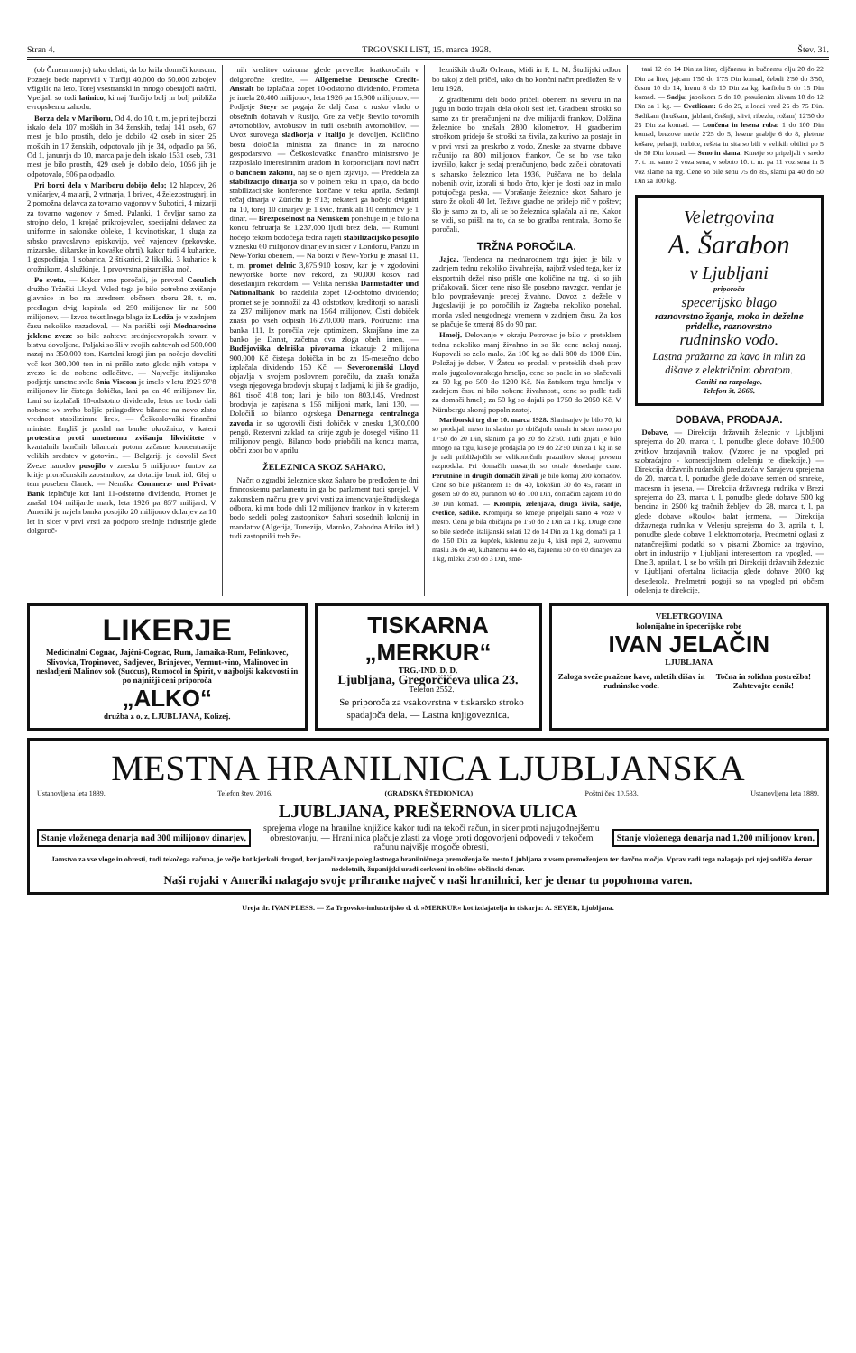Stran 4. TRGOVSKI LIST, 15. marca 1928. Štev. 31.
(ob Črnem morju) tako delati, da bo krila domači konsum. Pozneje bodo napravili v Turčiji 40.000 do 50.000 zabojev vžigalic na leto. Torej vsestranski in mnogo obetajoči načrti. Vpeljali so tudi latinico, ki naj Turčijo bolj in bolj približa evropskemu zahodu.
Borza dela v Mariboru. Od 4. do 10. t. m. je pri tej borzi iskalo dela 107 moških in 34 ženskih, tedaj 141 oseb, 67 mest je bilo prostih, delo je dobilo 42 oseb in sicer 25 moških in 17 ženskih, odpotovalo jih je 34, odpadlo pa 66. Od 1. januarja do 10. marca pa je dela iskalo 1531 oseb, 731 mest je bilo prostih, 429 oseb je dobilo delo, 1056 jih je odpotovalo, 506 pa odpadlo.
Pri borzi dela v Mariboru dobijo delo: 12 hlapcev, 26 viničarjev, 4 majarji, 2 vrtnarja, 1 brivec, 4 železostrugarji in 2 pomožna delavca za tovarno vagonov v Subotici, 4 mizarji za tovarno vagonov v Smed. Palanki, 1 čevljar samo za strojno delo, 1 krojač prikrojevalec, specijalni delavec za uniforme in salonske obleke, 1 kovinotiskar, 1 sluga za srbsko pravoslavno episkovijo, več vajencev (pekovske, mizarske, slikarske in kovaške obrti), kakor tudi 4 kuharice, 1 gospodinja, 1 sobarica, 2 štikarici, 2 likalki, 3 kuharice k orožnikom, 4 služkinje, 1 prvovrstna pisarniška moč.
Po svetu. — Kakor smo poročali, je prevzel Cosulich družbo Tržaški Lloyd. Vsled tega je bilo potrebno zvišanje glavnice in bo na izrednem občnem zboru 28. t. m. predlagan dvig kapitala od 250 milijonov lir na 500 milijonov. — Izvoz tekstilnega blaga iz Lodža je v zadnjem času nekoliko nazadoval. — Na pariški seji Mednarodne jeklene zveze so bile zahteve srednjeevropskih tovarn v bistvu dovoljene. Poljaki so šli v svojih zahtevah od 500.000 nazaj na 350.000 ton. Kartelni krogi jim pa nočejo dovoliti več kot 300.000 ton in ni prišlo zato glede njih vstopa v zvezo še do nobene odločitve. — Največje italijansko podjetje umetne svile Snia Viscosa je imelo v letu 1926 97'8 milijonov lir čistega dobička, lani pa ca 46 milijonov lir. Lani so izplačali 10-odstotno dividendo, letos ne bodo dali nobene »v svrho boljše prilagoditve bilance na novo zlato vrednost stabilizirane lire«. — Češkoslovaški finančni minister Engliš je poslal na banke okrožnico, v kateri protestira proti umetnemu zvišanju likviditete v kvartalnih bančnih bilancah potom začasne koncentracije velikih sredstev v gotovini. — Bolgariji je dovolil Svet Zveze narodov posojilo v znesku 5 milijonov funtov za kritje proračunskih zaostankov, za dotacijo bank itd. Glej o tem poseben članek. — Nemška Commerz- und Privat-Bank izplačuje kot lani 11-odstotno dividendo. Promet je znašal 104 milijarde mark, leta 1926 pa 85'7 milijard. V Ameriki je najela banka posojilo 20 milijonov dolarjev za 10 let in sicer v prvi vrsti za podporo srednje industrije glede dolgoroč-
nih kreditov oziroma glede prevedbe kratkoročnih v dolgoročne kredite. — Allgemeine Deutsche Credit-Anstalt bo izplačala zopet 10-odstotno dividendo. Prometa je imela 20.400 milijonov, leta 1926 pa 15.900 milijonov. — Podjetje Steyr se pogaja že dalj časa z rusko vlado o obsežnih dobavah v Rusijo. Gre za večje število tovornih avtomobilov, avtobusov in tudi osebnih avtomobilov. — Uvoz surovega sladkorja v Italijo je dovoljen. Količino bosta določila ministra za finance in za narodno gospodarstvo. — Češkoslovaško finančno ministrstvo je razposlalo interesiranim uradom in korporacijam novi načrt o bančnem zakonu, naj se o njem izjavijo. — Preddela za stabilizacijo dinarja so v polnem teku in upajo, da bodo stabilizacijske konference končane v teku aprila. Sedanji tečaj dinarja v Zürichu je 9'13; nekateri ga hočejo dvigniti na 10, torej 10 dinarjev je 1 švic. frank ali 10 centimov je 1 dinar. — Brezposelnost na Nemškem ponehuje in je bilo na koncu februarja še 1,237.000 ljudi brez dela. — Rumuni hočejo tekom bodočega tedna najeti stabilizacijsko posojilo v znesku 60 milijonov dinarjev in sicer v Londonu, Parizu in New-Yorku obenem. — Na borzi v New-Yorku je znašal 11. t. m. promet delnic 3,875.910 kosov, kar je v zgodovini newyorške borze nov rekord, za 90.000 kosov nad dosedanjim rekordom. — Velika nemška Darmstädter und Nationalbank bo razdelila zopet 12-odstotno dividendo; promet se je pomnožil za 43 odstotkov, kreditorji so narasli za 237 milijonov mark na 1564 milijonov. Čisti dobiček znaša po vseh odpisih 16,270.000 mark. Podružnic ima banka 111. Iz poročila veje optimizem. Skrajšano ime za banko je Danat, začetna dva zloga obeh imen. — Budějoviška delniška pivovarna izkazuje 2 milijona 900.000 Kč čistega dobička in bo za 15-mesečno dobo izplačala dividendo 150 Kč. — Severonemški Lloyd objavlja v svojem poslovnem poročilu, da znaša tonaža vsega njegovega brodovja skupaj z ladjami, ki jih še gradijo, 861 tisoč 418 ton; lani je bilo ton 803.145. Vrednost brodovja je zapisana s 156 milijoni mark, lani 130. — Določili so bilanco ogrskega Denarnega centralnega zavoda in so ugotovili čisti dobiček v znesku 1,300.000 pengö. Rezervni zaklad za kritje zgub je dosegel višino 11 milijonov pengö. Bilanco bodo priobčili na koncu marca, občni zbor bo v aprilu.
ŽELEZNICA SKOZ SAHARO.
Načrt o zgradbi železnice skoz Saharo bo predložen te dni francoskemu parlamentu in ga bo parlament tudi sprejel. V zakonskem načrtu gre v prvi vrsti za imenovanje študijskega odbora, ki mu bodo dali 12 milijonov frankov in v katerem bodo sedeli poleg zastopnikov Sahari sosednih kolonij in mandatov (Algerija, Tunezija, Maroko, Zahodna Afrika itd.) tudi zastopniki treh že-
lezniških družb Orleans, Midi in P. L. M. Študijski odbor bo takoj z deli pričel, tako da bo končni načrt predložen še v letu 1928.
Z gradbenimi deli bodo pričeli obenem na severu in na jugu in bodo trajala dela okoli šest let. Gradbeni stroški so samo za tir preračunjeni na dve milijardi frankov. Dolžina železnice bo znašala 2800 kilometrov. H gradbenim stroškom pridejo še stroški za živila, za kurivo za postaje in v prvi vrsti za preskrbo z vodo. Zneske za stvarne dobave računijo na 800 milijonov frankov. Če se bo vse tako izvršilo, kakor je sedaj preračunjeno, bodo začeli obratovati s saharsko železnico leta 1936. Puščava ne bo delala nobenih ovir, izbrali si bodo črto, kjer je dosti oaz in malo potujočega peska. — Vprašanje železnice skoz Saharo je staro že okoli 40 let. Težave gradbe ne pridejo nič v poštev; šlo je samo za to, ali se bo železnica splačala ali ne. Kakor se vidi, so prišli na to, da se bo gradba rentirala. Bomo še poročali.
TRŽNA POROČILA.
Jajca. Tendenca na mednarodnem trgu jajec je bila v zadnjem tednu nekoliko živahnejša, najbrž vsled tega, ker iz eksportnih dežel niso prišle one količine na trg, ki so jih pričakovali. Sicer cene niso šle posebno navzgor, vendar je bilo povpraševanje precej živahno. Dovoz z dežele v Jugoslaviji je po poročilih iz Zagreba nekoliko ponehal, morda vsled neugodnega vremena v zadnjem času. Za kos se plačuje še zmeraj 85 do 90 par.
Hmelj. Delovanje v okraju Petrovac je bilo v preteklem tednu nekoliko manj živahno in so šle cene nekaj nazaj. Kupovali so zelo malo. Za 100 kg so dali 800 do 1000 Din. Položaj je dober. V Žatcu so prodali v preteklih dneh prav malo jugoslovanskega hmelja, cene so padle in so plačevali za 50 kg po 500 do 1200 Kč. Na žatskem trgu hmelja v zadnjem času ni bilo nobene živahnosti, cene so padle tudi za domači hmelj; za 50 kg so dajali po 1750 do 2050 Kč. V Nürnbergu skoraj popoln zastoj.
Mariborski trg dne 10. marca 1928. Slaninarjev je bilo 70, ki so prodajali meso in slanino po običajnih cenah in sicer meso po 17'50 do 20 Din, slanino pa po 20 do 22'50. Tudi gnjati je bilo mnogo na trgu, ki se je prodajala po 19 do 22'50 Din za 1 kg in se je radi približajočih se velikonočnih praznikov skoraj povsem razprodala. Pri domačih mesarjih so ostale dosedanje cene. Perutnine in drugih domačih živali je bilo komaj 200 komadov. Cene so bile piščancem 15 do 40, kokošim 30 do 45, racam in gosem 50 do 80, puranom 60 do 100 Din, domačim zajcem 10 do 30 Din komad. — Krompir, zelenjava, druga živila, sadje, cvetlice, sadike. Krompirja so kmetje pripeljali samo 4 voze v mesto. Cena je bila običajna po 1'50 do 2 Din za 1 kg. Druge cene so bile sledeče: italijanski solati 12 do 14 Din za 1 kg, domači pa 1 do 1'50 Din za kupček, kislemu zelju 4, kisli repi 2, surovemu maslu 36 do 40, kuhanemu 44 do 48, čajnemu 50 do 60 dinarjev za 1 kg, mleku 2'50 do 3 Din, sme-
tani 12 do 14 Din za liter, oljčnemu in bučnemu olju 20 do 22 Din za liter, jajcam 1'50 do 1'75 Din komad, čebuli 2'50 do 3'50, česnu 10 do 14, hrenu 8 do 10 Din za kg, karfiolu 5 do 15 Din komad. — Sadju: jabolkom 5 do 10, posušenim slivam 10 do 12 Din za 1 kg. — Cvetlicam: 6 do 25, z lonci vred 25 do 75 Din. Sadikam (hruškam, jablani, črešnji, slivi, ribezlu, rožam) 12'50 do 25 Din za komad. — Lončena in lesena roba: 1 do 100 Din komad, brezove metle 2'25 do 5, lesene grablje 6 do 8, pletene košare, peharji, torbice, rešeta in sita so bili v velikih obilici po 5 do 50 Din komad. — Seno in slama. Kmetje so pripeljali v sredo 7. t. m. samo 2 voza sena, v soboto 10. t. m. pa 11 voz sena in 5 voz slame na trg. Cene so bile senu 75 do 85, slami pa 40 do 50 Din za 100 kg.
Veletrgovina
A. Šarabon
v Ljubljani
priporoča
specerijsko blago
raznovrstno žganje, moko in deželne pridelke, raznovrstno
rudninsko vodo.
Lastna pražarna za kavo in mlin za dišave z električnim obratom.
Ceniki na razpolago.
Telefon št. 2666.
DOBAVA, PRODAJA.
Dobave. — Direkcija državnih železnic v Ljubljani sprejema do 20. marca t. l. ponudbe glede dobave 10.500 zvitkov brzojavnih trakov. (Vzorec je na vpogled pri saobraćajno - komercijelnem odelenju te direkcije.) — Direkcija državnih rudarskih preduzeća v Sarajevu sprejema do 20. marca t. l. ponudbe glede dobave semen od smreke, macesna in jesena. — Direkcija državnega rudnika v Brezi sprejema do 23. marca t. l. ponudbe glede dobave 500 kg bencina in 2500 kg tračnih žebljev; do 28. marca t. l. pa glede dobave »Roulo« balat jermena. — Direkcija državnega rudnika v Velenju sprejema do 3. aprila t. l. ponudbe glede dobave 1 elektromotorja. Predmetni oglasi z natančnejšimi podatki so v pisarni Zbornice za trgovino, obrt in industrijo v Ljubljani interesentom na vpogled. — Dne 3. aprila t. l. se bo vršila pri Direkciji državnih železnic v Ljubljani ofertalna licitacija glede dobave 2000 kg desederola. Predmetni pogoji so na vpogled pri občem odelenju te direkcije.
LIKERJE
Medicinalni Cognac, Jajčni-Cognac, Rum, Jamaika-Rum, Pelinkovec, Slivovka, Tropinovec, Sadjevec, Brinjevec, Vermut-vino, Malinovec in nesladjeni Malinov sok (Succus), Rumocol in Špirit, v najboljši kakovosti in po najnižji ceni priporoča
„ALKO“
družba z o. z. LJUBLJANA, Kolizej.
TISKARNA „MERKUR“
TRG.-IND. D. D.
Ljubljana, Gregorčičeva ulica 23.
Telefon 2552.
Se priporoča za vsakovrstna v tiskarsko stroko spadajoča dela. — Lastna knjigoveznica.
VELETRGOVINA
kolonijalne in špecerijske robe
IVAN JELAČIN
LJUBLJANA
Zaloga sveže pražene kave, mletih dišav in rudninske vode. Točna in solidna postrežba! Zahtevajte cenik!
MESTNA HRANILNICA LJUBLJANSKA
Ustanovljena leta 1889. Telefon štev. 2016. (GRADSKA ŠTEDIONICA) Poštni ček 10.533. Ustanovljena leta 1889.
LJUBLJANA, PREŠERNOVA ULICA
Stanje vloženega denarja nad 300 milijonov dinarjev. sprejema vloge na hranilne knjižice kakor tudi na tekoči račun, in sicer proti najugodnejšemu obrestovanju. — Hranilnica plačuje zlasti za vloge proti dogovorjeni odpovedi v tekočem računu najvišje mogoče obresti. Stanje vloženega denarja nad 1.200 milijonov kron.
Jamstvo za vse vloge in obresti, tudi tekočega računa, je večje kot kjerkoli drugod, ker jamči zanje poleg lastnega hranilničnega premoženja še mesto Ljubljana z vsem premoženjem ter davčno močjo. Vprav radi tega nalagajo pri njej sodišča denar nedoletnih, županijski uradi cerkveni in občine občinski denar.
Naši rojaki v Ameriki nalagajo svoje prihranke največ v naši hranilnici, ker je denar tu popolnoma varen.
Ureja dr. IVAN PLESS. — Za Trgovsko-industrijsko d. d. »MERKUR« kot izdajatelja in tiskarja: A. SEVER, Ljubljana.